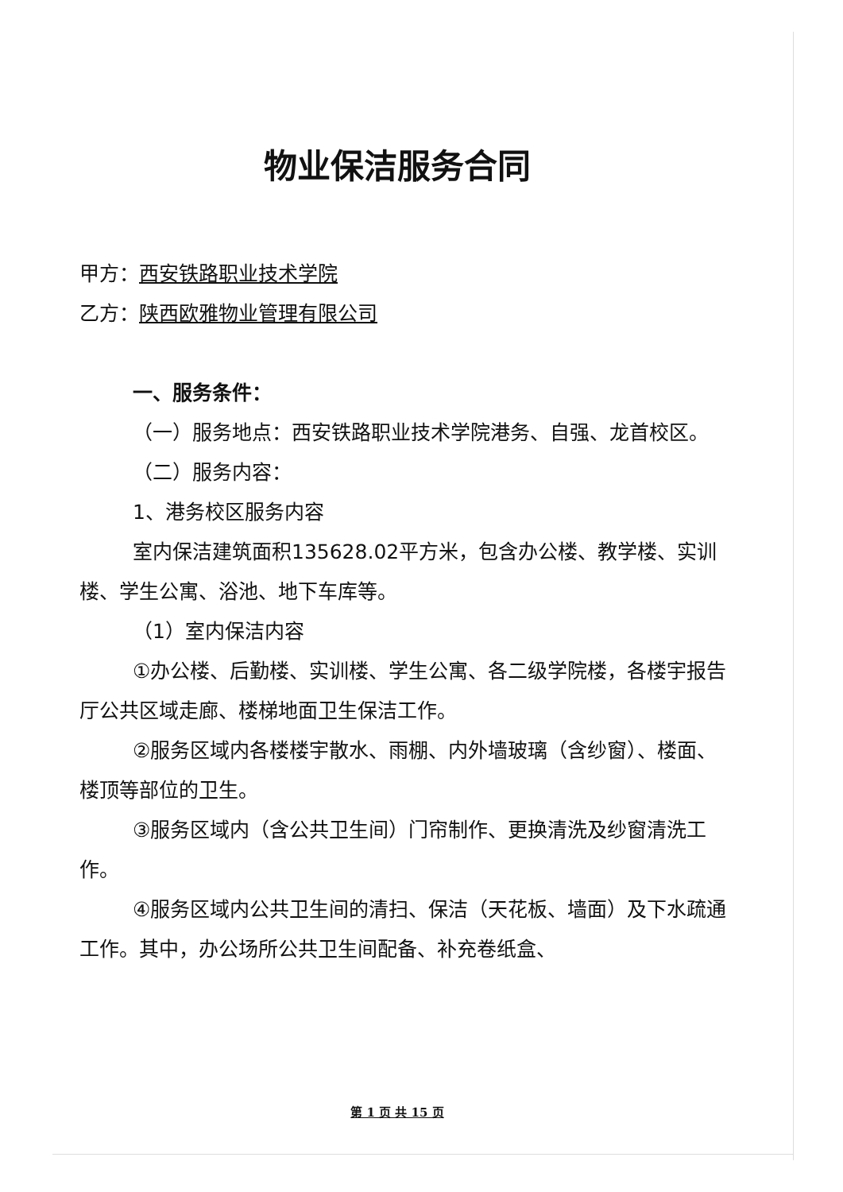物业保洁服务合同
甲方：西安铁路职业技术学院
乙方：陕西欧雅物业管理有限公司
一、服务条件：
（一）服务地点：西安铁路职业技术学院港务、自强、龙首校区。
（二）服务内容：
1、港务校区服务内容
室内保洁建筑面积135628.02平方米，包含办公楼、教学楼、实训楼、学生公寓、浴池、地下车库等。
（1）室内保洁内容
①办公楼、后勤楼、实训楼、学生公寓、各二级学院楼，各楼宇报告厅公共区域走廊、楼梯地面卫生保洁工作。
②服务区域内各楼楼宇散水、雨棚、内外墙玻璃（含纱窗）、楼面、楼顶等部位的卫生。
③服务区域内（含公共卫生间）门帘制作、更换清洗及纱窗清洗工作。
④服务区域内公共卫生间的清扫、保洁（天花板、墙面）及下水疏通工作。其中，办公场所公共卫生间配备、补充卷纸盒、
第 1 页 共 15 页